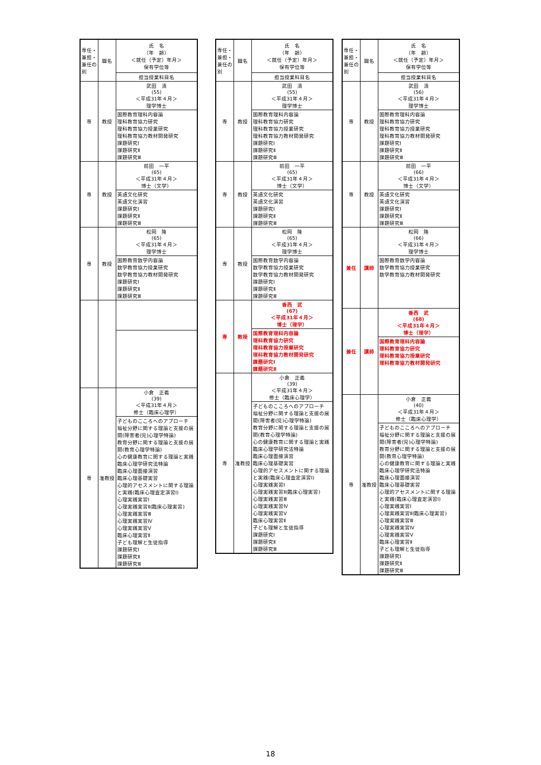| 専任・兼担・兼任の別 | 職名 | 氏 名 （年 齢） ＜就任（予定）年月＞ 保有学位等 |
| | | 担当授業科目名 |
| 専 | 教授 | 武田 清 (55) ＜平成31年４月＞ 理学博士 |
| | | 国際教育理科内容論 理科教育協力研究 理科教育協力授業研究 理科教育協力教材開発研究 課題研究Ⅰ 課題研究Ⅱ 課題研究Ⅲ |
| 専 | 教授 | 前田 一平 (65) ＜平成31年４月＞ 博士（文学） |
| | | 英語文化研究 英語文化演習 課題研究Ⅰ 課題研究Ⅱ 課題研究Ⅲ |
| 専 | 教授 | 松岡 隆 (65) ＜平成31年４月＞ 理学博士 |
| | | 国際教育数学内容論 数学教育協力授業研究 数学教育協力教材開発研究 課題研究Ⅰ 課題研究Ⅱ 課題研究Ⅲ |
| 専 | 准教授 | 小倉 正義 (39) ＜平成31年４月＞ 修士（臨床心理学） |
| | | 子どものこころへのアプローチ 福祉分野に関する理論と支援の展開(障害者(児)心理学特論) 教育分野に関する理論と支援の展開(教育心理学特論) 心の健康教育に関する理論と実践 臨床心理学研究法特論 臨床心理面接演習 臨床心理基礎実習 心理的アセスメントに関する理論と実践(臨床心理査定演習Ⅰ) 心理実践実習Ⅰ 心理実践実習Ⅱ(臨床心理実習) 心理実践実習Ⅲ 心理実践実習Ⅳ 心理実践実習Ⅴ 臨床心理実習Ⅱ 子ども理解と生徒指導 課題研究Ⅰ 課題研究Ⅱ 課題研究Ⅲ |
| 専任・兼担・兼任の別 | 職名 | 氏 名 （年 齢） ＜就任（予定）年月＞ 保有学位等 |
| | | 担当授業科目名 |
| 専 | 教授 | 武田 清 (55) ＜平成31年４月＞ 理学博士 |
| | | 国際教育理科内容論 理科教育協力研究 理科教育協力授業研究 理科教育協力教材開発研究 課題研究Ⅰ 課題研究Ⅱ 課題研究Ⅲ |
| 専 | 教授 | 前田 一平 (65) ＜平成31年４月＞ 博士（文学） |
| | | 英語文化研究 英語文化演習 課題研究Ⅰ 課題研究Ⅱ 課題研究Ⅲ |
| 専 | 教授 | 松岡 隆 (65) ＜平成31年４月＞ 理学博士 |
| | | 国際教育数学内容論 数学教育協力授業研究 数学教育協力教材開発研究 課題研究Ⅰ 課題研究Ⅱ 課題研究Ⅲ |
| 専 | 教授 | 香西 武 (67) ＜平成31年４月＞ 博士（理学） |
| | | 国際教育理科内容論 理科教育協力研究 理科教育協力授業研究 理科教育協力教材開発研究 課題研究Ⅰ 課題研究Ⅱ |
| 専 | 准教授 | 小倉 正義 (39) ＜平成31年４月＞ 修士（臨床心理学） |
| | | 子どものこころへのアプローチ 福祉分野に関する理論と支援の展開(障害者(児)心理学特論) 教育分野に関する理論と支援の展開(教育心理学特論) 心の健康教育に関する理論と実践 臨床心理学研究法特論 臨床心理面接演習 臨床心理基礎実習 心理的アセスメントに関する理論と実践(臨床心理査定演習Ⅰ) 心理実践実習Ⅰ 心理実践実習Ⅱ(臨床心理実習) 心理実践実習Ⅲ 心理実践実習Ⅳ 心理実践実習Ⅴ 臨床心理実習Ⅱ 子ども理解と生徒指導 課題研究Ⅰ 課題研究Ⅱ 課題研究Ⅲ |
| 専任・兼担・兼任の別 | 職名 | 氏 名 （年 齢） ＜就任（予定）年月＞ 保有学位等 |
| | | 担当授業科目名 |
| 専 | 教授 | 武田 清 (56) ＜平成31年４月＞ 理学博士 |
| | | 国際教育理科内容論 理科教育協力研究 理科教育協力授業研究 理科教育協力教材開発研究 課題研究Ⅰ 課題研究Ⅱ 課題研究Ⅲ |
| 専 | 教授 | 前田 一平 (66) ＜平成31年４月＞ 博士（文学） |
| | | 英語文化研究 英語文化演習 課題研究Ⅰ 課題研究Ⅱ 課題研究Ⅲ |
| 兼任 | 講師 | 松岡 隆 (66) ＜平成31年４月＞ 理学博士 |
| | | 国際教育数学内容論 数学教育協力授業研究 数学教育協力教材開発研究 |
| 兼任 | 講師 | 香西 武 (68) ＜平成31年４月＞ 博士（理学） |
| | | 国際教育理科内容論 理科教育協力研究 理科教育協力授業研究 理科教育協力教材開発研究 |
| 専 | 准教授 | 小倉 正義 (40) ＜平成31年４月＞ 修士（臨床心理学） |
| | | 子どものこころへのアプローチ 福祉分野に関する理論と支援の展開(障害者(児)心理学特論) 教育分野に関する理論と支援の展開(教育心理学特論) 心の健康教育に関する理論と実践 臨床心理学研究法特論 臨床心理面接演習 臨床心理基礎実習 心理的アセスメントに関する理論と実践(臨床心理査定演習Ⅰ) 心理実践実習Ⅰ 心理実践実習Ⅱ(臨床心理実習) 心理実践実習Ⅲ 心理実践実習Ⅳ 心理実践実習Ⅴ 臨床心理実習Ⅱ 子ども理解と生徒指導 課題研究Ⅰ 課題研究Ⅱ 課題研究Ⅲ |
18